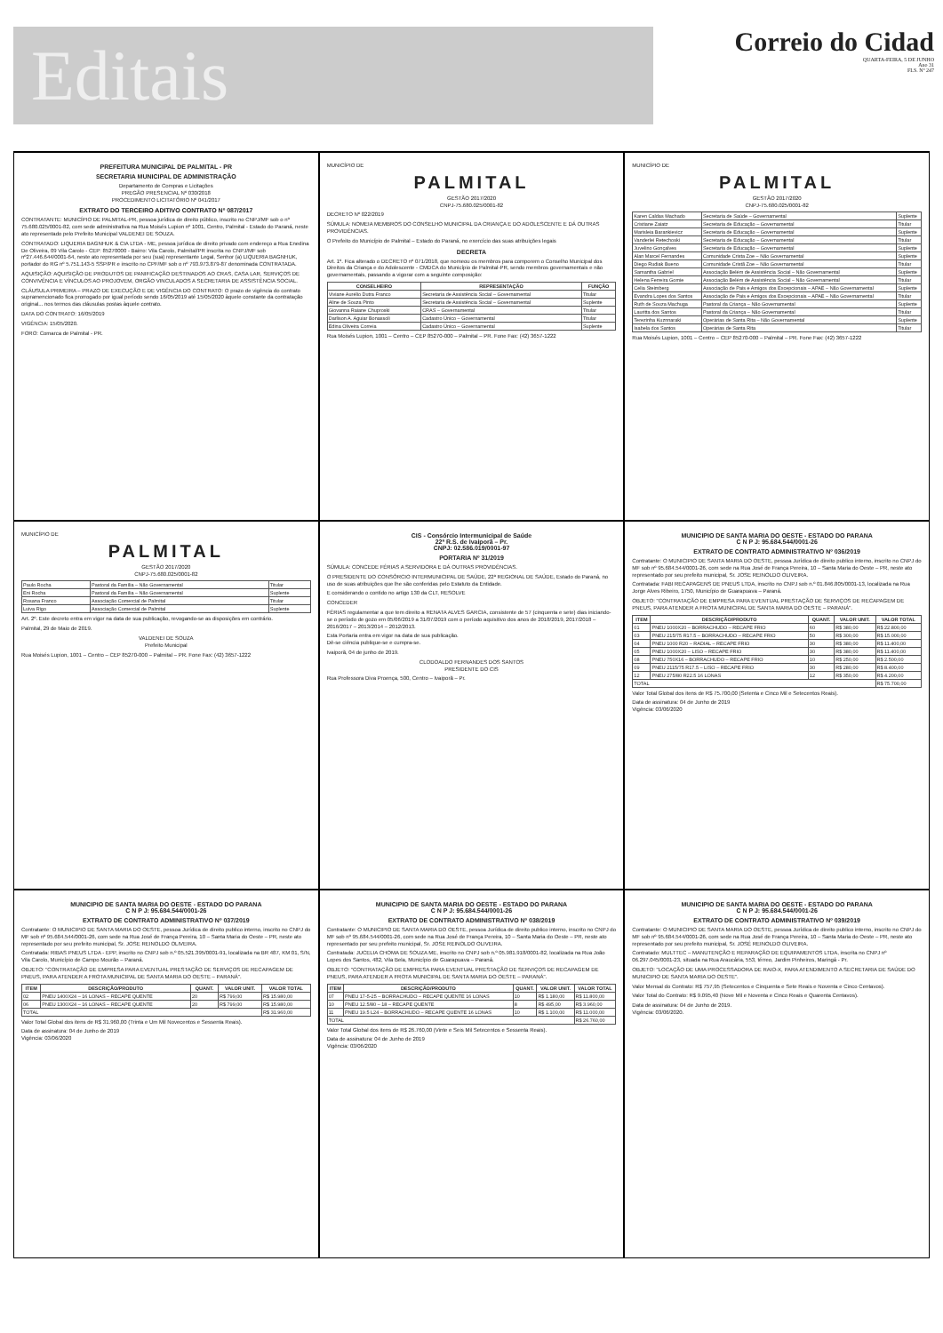Editais
Correio do Cidad
QUARTA-FEIRA, 5 DE JUNHO
Ano 31
FLS. Nº 247
PREFEITURA MUNICIPAL DE PALMITAL - PR
SECRETARIA MUNICIPAL DE ADMINISTRAÇÃO
Departamento de Compras e Licitações
PREGÃO PRESENCIAL Nº 030/2018
PROCEDIMENTO LICITATÓRIO Nº 041/2017
EXTRATO DO TERCEIRO ADITIVO CONTRATO Nº 087/2017
CONTRATANTE: MUNICÍPIO DE PALMITAL-PR, pessoa jurídica de direito público, inscrito no CNPJ/MF sob o nº 75.680.025/0001-82, com sede administrativa na Rua Moisés Lupion nº 1001, Centro, Palmital - Estado do Paraná, neste ato representado pelo Prefeito Municipal VALDENEI DE SOUZA.
CONTRATADO: LIQUERIA BAGNHUK & CIA LTDA - ME, pessoa jurídica de direito privado com endereço a Rua Enedina De Oliveira, 09 Vila Carolo - CEP: 85270000 - Bairro: Vila Carolo, Palmital/PR inscrita no CNPJ/MF sob nº27.446.644/0001-64, neste ato representada por seu (sua) representante Legal, Senhor (a) LIQUERIA BAGNHUK, portador do RG nº 5.751.143-5 SSP/PR e inscrito no CPF/MF sob o nº 793.973.879-87 denominada CONTRATADA.
AQUISIÇÃO: AQUISIÇÃO DE PRODUTOS DE PANIFICAÇÃO DESTINADOS AO CRAS, CASA LAR, SERVIÇOS DE CONVIVÊNCIA E VÍNCULOS AO PROJOVEM, ORGÃO VINCULADOS A SECRETARIA DE ASSISTÊNCIA SOCIAL.
CLÁUSULA PRIMEIRA – PRAZO DE EXECUÇÃO E DE VIGÊNCIA DO CONTRATO: O prazo de vigência do contrato supramencionado fica prorrogado por igual período sendo 16/05/2019 até 15/05/2020 àquele constante da contratação original... nos termos das cláusulas postas àquele contrato.
DATA DO CONTRATO: 16/05/2019
VIGÊNCIA: 15/05/2020.
FORO: Comarca de Palmital - PR.
MUNICÍPIO DE
PALMITAL
GESTÃO 2017/2020
CNPJ-75.680.025/0001-82
DECRETO Nº 022/2019
SÚMULA: NOMEIA MEMBROS DO CONSELHO MUNICIPAL DA CRIANÇA E DO ADOLESCENTE E DÁ OUTRAS PROVIDÊNCIAS.
O Prefeito do Município de Palmital – Estado do Paraná, no exercício das suas atribuições legais
DECRETA
Art. 1º. Fica alterado o DECRETO nº 071/2018, que nomeou os membros para comporem o Conselho Municipal dos Direitos da Criança e do Adolescente - CMDCA do Município de Palmital-PR, sendo membros governamentais e não governamentais, passando a vigorar com a seguinte composição:
| CONSELHEIRO | REPRESENTAÇÃO | FUNÇÃO |
| --- | --- | --- |
| Viviane Aurélio Dutra Franco | Secretaria de Assistência Social – Governamental | Titular |
| Aline de Souza Pinto | Secretaria de Assistência Social – Governamental | Suplente |
| Giovanna Raiane Chuproski | CRAS – Governamental | Titular |
| Darlison A. Aguiar Bonassoli | Cadastro Único – Governamental | Titular |
| Edina Oliveira Correia | Cadastro Único – Governamental | Suplente |
Rua Moisés Lupion, 1001 – Centro – CEP 85270-000 – Palmital – PR. Fone Fax: (42) 3657-1222
MUNICÍPIO DE
PALMITAL
GESTÃO 2017/2020
CNPJ-75.680.025/0001-82
| Karen Caldas Machado | Secretaria de Saúde – Governamental | Suplente |
| Cristiane Zaiatz | Secretaria de Educação – Governamental | Titular |
| Marisleia Barankievicz | Secretaria de Educação – Governamental | Suplente |
| Vanderlei Retechoski | Secretaria de Educação – Governamental | Titular |
| Juvelino Gonçalves | Secretaria de Educação – Governamental | Suplente |
| Alan Marcel Fernandes | Comunidade Crista Zoe – Não Governamental | Suplente |
| Diego Rudiak Bueno | Comunidade Cristã Zoe – Não Governamental | Titular |
| Samantha Gabriel | Associação Belém de Assistência Social – Não Governamental | Suplente |
| Helena Ferreira Gomie | Associação Belém de Assistência Social – Não Governamental | Titular |
| Celia Steimberg | Associação de Pais e Amigos dos Excepcionais – APAE – Não Governamental | Suplente |
| Evandra Lopes dos Santos | Associação de Pais e Amigos dos Excepcionais – APAE – Não Governamental | Titular |
| Ruth de Souza Machuga | Pastoral da Criança – Não Governamental | Suplente |
| Lauritta dos Santos | Pastoral da Criança – Não Governamental | Titular |
| Terezinha Kuznnaraki | Operárias de Santa Rita – Não Governamental | Suplente |
| Isabela dos Santos | Operárias de Santa Rita | Titular |
Rua Moisés Lupion, 1001 – Centro – CEP 85270-000 – Palmital – PR. Fone Fax: (42) 3657-1222
MUNICÍPIO DE
PALMITAL
GESTÃO 2017/2020
CNPJ-75.680.025/0001-82
| Paulo Rocha | Pastoral da Família – Não Governamental | Titular |
| Eni Rocha | Pastoral da Família – Não Governamental | Suplente |
| Rosana Franco | Associação Comercial de Palmital | Titular |
| Luiva Rigo | Associação Comercial de Palmital | Suplente |
Art. 2º. Este decreto entra em vigor na data de sua publicação, revogando-se as disposições em contrário.
Palmital, 29 de Maio de 2019.
VALDENEI DE SOUZA
Prefeito Municipal
Rua Moisés Lupion, 1001 – Centro – CEP 85270-000 – Palmital – PR. Fone Fax: (42) 3657-1222
CIS - Consórcio Intermunicipal de Saúde
22ª R.S. de Ivaiporã – Pr.
CNPJ: 02.586.019/0001-97
PORTARIA Nº 31/2019
SÚMULA: CONCEDE FÉRIAS A SERVIDORA E DÁ OUTRAS PROVIDÊNCIAS.
O PRESIDENTE DO CONSÓRCIO INTERMUNICIPAL DE SAÚDE, 22ª REGIONAL DE SAÚDE, Estado do Paraná, no uso de suas atribuições que lhe são conferidas pelo Estatuto da Entidade.
E considerando o contido no artigo 130 da CLT, RESOLVE
CONCEDER
FÉRIAS regulamentar a que tem direito a RENATA ALVES GARCIA, consistente de 57 (cinquenta e sete) dias iniciando-se o período de gozo em 05/06/2019 a 31/07/2019 com o período aquisitivo dos anos de 2018/2019, 2017/2018 – 2016/2017 – 2013/2014 – 2012/2013.
Esta Portaria entra em vigor na data de sua publicação.
Dê-se ciência publique-se e cumpra-se.
Ivaiporã, 04 de junho de 2019.
CLODOALDO FERNANDES DOS SANTOS
PRESIDENTE DO CIS
Rua Professora Diva Proença, 500, Centro – Ivaiporã – Pr.
MUNICIPIO DE SANTA MARIA DO OESTE - ESTADO DO PARANA
C N P J: 95.684.544/0001-26
EXTRATO DE CONTRATO ADMINISTRATIVO Nº 036/2019
Contratante: O MUNICIPIO DE SANTA MARIA DO OESTE, pessoa Jurídica de direito publico interno, inscrito no CNPJ do MF sob nº 95.684.544/0001-26, com sede na Rua José de França Pereira, 10 – Santa Maria do Oeste – PR, neste ato representado por seu prefeito municipal, Sr. JOSE REINOLDO OLIVEIRA.
Contratada: FABI RECAPAGENS DE PNEUS LTDA, inscrito no CNPJ sob n.º 01.846.805/0001-13, localizada na Rua Jorge Alves Ribeiro, 1750, Município de Guarapuava – Paraná.
OBJETO: "CONTRATAÇÃO DE EMPRESA PARA EVENTUAL PRESTAÇÃO DE SERVIÇOS DE RECAPAGEM DE PNEUS, PARA ATENDER A FROTA MUNICIPAL DE SANTA MARIA DO OESTE – PARANÁ".
| ITEM | DESCRIÇÃO/PRODUTO | QUANT. | VALOR UNIT. | VALOR TOTAL |
| --- | --- | --- | --- | --- |
| 01 | PNEU 1000X20 – BORRACHUDO – RECAPE FRIO | 60 | R$ 380,00 | R$ 22.800,00 |
| 03 | PNEU 215/75 R17.5 – BORRACHUDO – RECAPE FRIO | 50 | R$ 300,00 | R$ 15.000,00 |
| 04 | PNEU 1000 R20 – RADIAL – RECAPE FRIO | 30 | R$ 380,00 | R$ 11.400,00 |
| 05 | PNEU 1000X20 – LISO – RECAPE FRIO | 30 | R$ 380,00 | R$ 11.400,00 |
| 08 | PNEU 750X16 – BORRACHUDO – RECAPE FRIO | 10 | R$ 250,00 | R$ 2.500,00 |
| 09 | PNEU 2115/75 R17.5 – LISO – RECAPE FRIO | 30 | R$ 280,00 | R$ 8.400,00 |
| 12 | PNEU 275/80 R22.5 16 LONAS | 12 | R$ 350,00 | R$ 4.200,00 |
| TOTAL | | | | R$ 75.700,00 |
Valor Total Global dos itens de R$ 75.700,00 (Setenta e Cinco Mil e Setecentos Reais).
Data de assinatura: 04 de Junho de 2019
Vigência: 03/06/2020
MUNICIPIO DE SANTA MARIA DO OESTE - ESTADO DO PARANA
C N P J: 95.684.544/0001-26
EXTRATO DE CONTRATO ADMINISTRATIVO Nº 037/2019
Contratante: O MUNICIPIO DE SANTA MARIA DO OESTE, pessoa Jurídica de direito publico interno, inscrito no CNPJ do MF sob nº 95.684.544/0001-26, com sede na Rua José de França Pereira, 10 – Santa Maria do Oeste – PR, neste ato representado por seu prefeito municipal, Sr. JOSE REINOLDO OLIVEIRA.
Contratada: RIBAS PNEUS LTDA - EPP, inscrito no CNPJ sob n.º 05.521.395/0001-91, localizada na BR 487, KM 01, S/N, Vila Carolo, Município de Campo Mourão – Paraná.
OBJETO: "CONTRATAÇÃO DE EMPRESA PARA EVENTUAL PRESTAÇÃO DE SERVIÇOS DE RECAPAGEM DE PNEUS, PARA ATENDER A FROTA MUNICIPAL DE SANTA MARIA DO OESTE – PARANÁ".
| ITEM | DESCRIÇÃO/PRODUTO | QUANT. | VALOR UNIT. | VALOR TOTAL |
| --- | --- | --- | --- | --- |
| 02 | PNEU 1400X24 – 16 LONAS – RECAPE QUENTE | 20 | R$ 799,00 | R$ 15.980,00 |
| 06 | PNEU 1300X24 – 16 LONAS – RECAPE QUENTE | 20 | R$ 799,00 | R$ 15.980,00 |
| TOTAL | | | | R$ 31.960,00 |
Valor Total Global dos itens de R$ 31.960,00 (Trinta e Um Mil Novecentos e Sessenta Reais).
Data de assinatura: 04 de Junho de 2019
Vigência: 03/06/2020
MUNICIPIO DE SANTA MARIA DO OESTE - ESTADO DO PARANA
C N P J: 95.684.544/0001-26
EXTRATO DE CONTRATO ADMINISTRATIVO Nº 038/2019
Contratante: O MUNICIPIO DE SANTA MARIA DO OESTE, pessoa Jurídica de direito publico interno, inscrito no CNPJ do MF sob nº 95.684.544/0001-26, com sede na Rua José de França Pereira, 10 – Santa Maria do Oeste – PR, neste ato representado por seu prefeito municipal, Sr. JOSE REINOLDO OLIVEIRA.
Contratada: JUCELIA CHOMA DE SOUZA ME, inscrito no CNPJ sob n.º 05.981.918/0001-82, localizada na Rua João Lopes dos Santos, 482, Vila Bela, Município de Guarapuava – Paraná.
OBJETO: "CONTRATAÇÃO DE EMPRESA PARA EVENTUAL PRESTAÇÃO DE SERVIÇOS DE RECAPAGEM DE PNEUS, PARA ATENDER A FROTA MUNICIPAL DE SANTA MARIA DO OESTE – PARANÁ".
| ITEM | DESCRIÇÃO/PRODUTO | QUANT. | VALOR UNIT. | VALOR TOTAL |
| --- | --- | --- | --- | --- |
| 07 | PNEU 17-5-25 – BORRACHUDO – RECAPE QUENTE 16 LONAS | 10 | R$ 1.180,00 | R$ 11.800,00 |
| 10 | PNEU 12.5/80 – 18 – RECAPE QUENTE | 8 | R$ 495,00 | R$ 3.960,00 |
| 11 | PNEU 19.5 L24 – BORRACHUDO – RECAPE QUENTE 16 LONAS | 10 | R$ 1.100,00 | R$ 11.000,00 |
| TOTAL | | | | R$ 26.760,00 |
Valor Total Global dos itens de R$ 26.760,00 (Vinte e Seis Mil Setecentos e Sessenta Reais).
Data de assinatura: 04 de Junho de 2019
Vigência: 03/06/2020
MUNICIPIO DE SANTA MARIA DO OESTE - ESTADO DO PARANA
C N P J: 95.684.544/0001-26
EXTRATO DE CONTRATO ADMINISTRATIVO Nº 039/2019
Contratante: O MUNICIPIO DE SANTA MARIA DO OESTE, pessoa Jurídica de direito publico interno, inscrito no CNPJ do MF sob nº 95.684.544/0001-26, com sede na Rua José de França Pereira, 10 – Santa Maria do Oeste – PR, neste ato representado por seu prefeito municipal, Sr. JOSÉ REINOLDO OLIVEIRA.
Contratado: MULTTEC – MANUTENÇÃO E REPARAÇÃO DE EQUIPAMENTOS LTDA, inscrita no CNPJ nº 06.297.045/0001-23, situada na Rua Araucária, 553, térreo, Jardim Pinheiros, Maringá - Pr.
OBJETO: "LOCAÇÃO DE UMA PROCESSADORA DE RAIO-X, PARA ATENDIMENTO A SECRETARIA DE SAÚDE DO MUNICIPIO DE SANTA MARIA DO OESTE".
Valor Mensal do Contrato: R$ 757,95 (Setecentos e Cinquenta e Sete Reais e Noventa e Cinco Centavos).
Valor Total do Contrato: R$ 9.095,40 (Nove Mil e Noventa e Cinco Reais e Quarenta Centavos).
Data de assinatura: 04 de Junho de 2019.
Vigência: 03/06/2020.